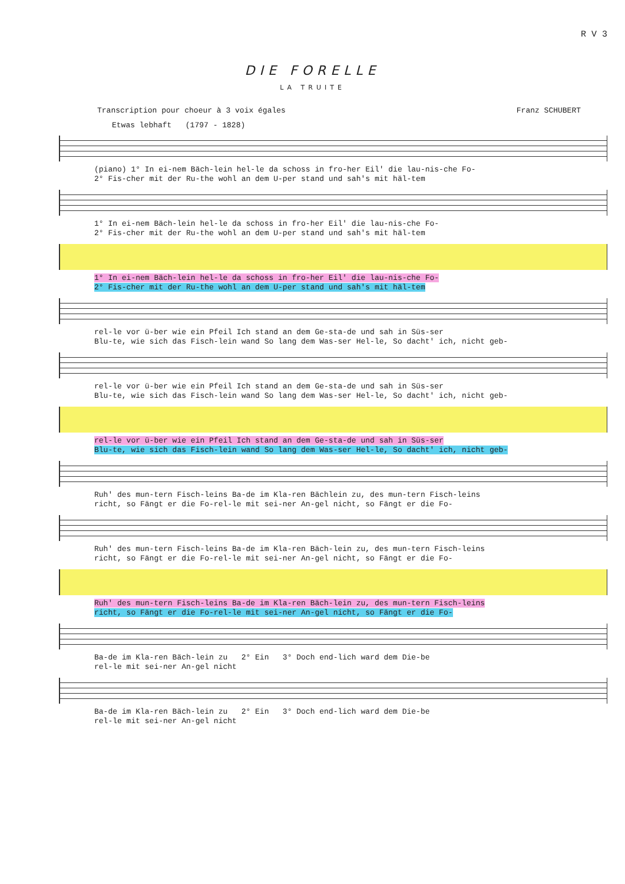R V 3
DIE FORELLE
LA TRUITE
Transcription pour choeur à 3 voix égales Franz SCHUBERT
Etwas lebhaft (1797 - 1828)
(piano) 1° In ei-nem Bäch-lein hel-le da schoss in fro-her Eil' die lau-nis-che Fo-
2° Fis-cher mit der Ru-the wohl an dem U-per stand und sah's mit häl-tem
1° In ei-nem Bäch-lein hel-le da schoss in fro-her Eil' die lau-nis-che Fo-
2° Fis-cher mit der Ru-the wohl an dem U-per stand und sah's mit häl-tem
1° In ei-nem Bäch-lein hel-le da schoss in fro-her Eil' die lau-nis-che Fo-
2° Fis-cher mit der Ru-the wohl an dem U-per stand und sah's mit häl-tem
rel-le vor ü-ber wie ein Pfeil Ich stand an dem Ge-sta-de und sah in Süs-ser
Blu-te, wie sich das Fisch-lein wand So lang dem Was-ser Hel-le, So dacht' ich, nicht geb-
rel-le vor ü-ber wie ein Pfeil Ich stand an dem Ge-sta-de und sah in Süs-ser
Blu-te, wie sich das Fisch-lein wand So lang dem Was-ser Hel-le, So dacht' ich, nicht geb-
rel-le vor ü-ber wie ein Pfeil Ich stand an dem Ge-sta-de und sah in Süs-ser
Blu-te, wie sich das Fisch-lein wand So lang dem Was-ser Hel-le, So dacht' ich, nicht geb-
Ruh' des mun-tern Fisch-leins Ba-de im Kla-ren Bächlein zu, des mun-tern Fisch-leins
richt, so Fängt er die Fo-rel-le mit sei-ner An-gel nicht, so Fängt er die Fo-
Ruh' des mun-tern Fisch-leins Ba-de im Kla-ren Bäch-lein zu, des mun-tern Fisch-leins
richt, so Fängt er die Fo-rel-le mit sei-ner An-gel nicht, so Fängt er die Fo-
Ruh' des mun-tern Fisch-leins Ba-de im Kla-ren Bäch-lein zu, des mun-tern Fisch-leins
richt, so Fängt er die Fo-rel-le mit sei-ner An-gel nicht, so Fängt er die Fo-
Ba-de im Kla-ren Bäch-lein zu 2° Ein 3° Doch end-lich ward dem Die-be
rel-le mit sei-ner An-gel nicht
Ba-de im Kla-ren Bäch-lein zu 2° Ein 3° Doch end-lich ward dem Die-be
rel-le mit sei-ner An-gel nicht